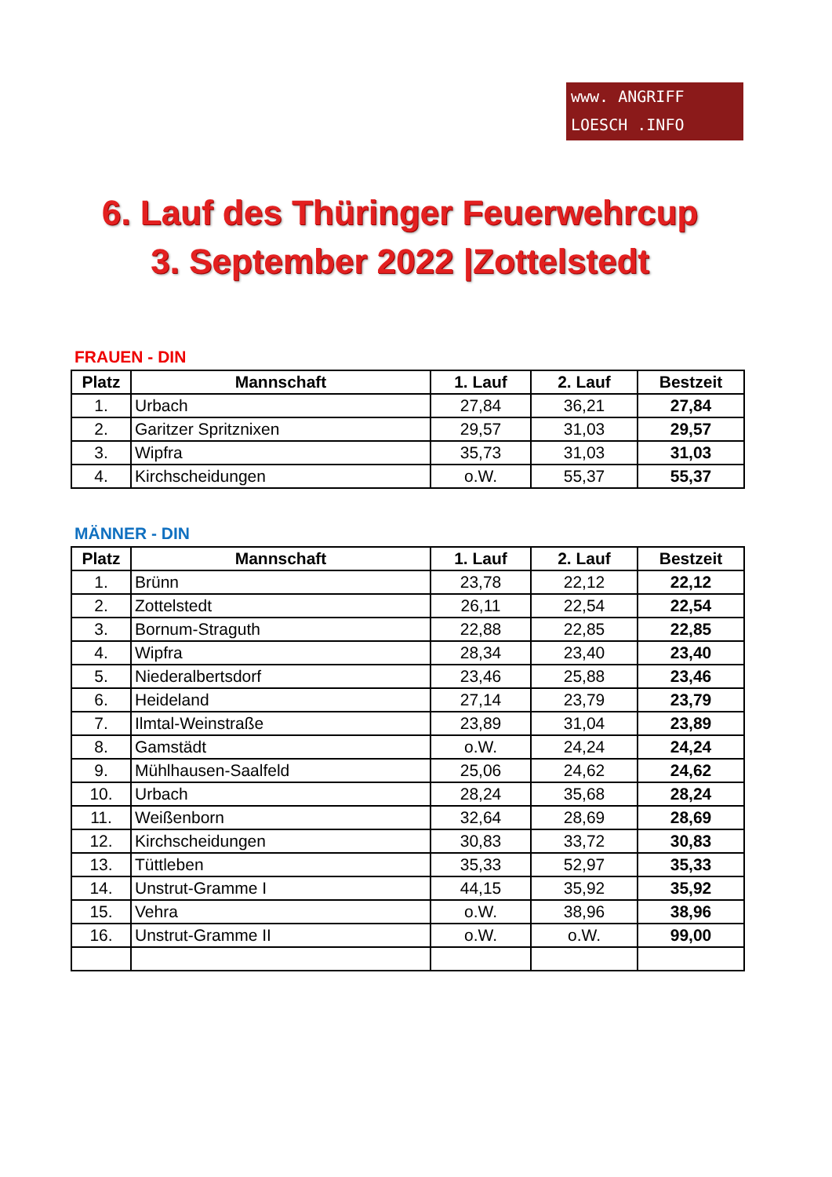www. ANGRIFF
LOESCH .INFO
6. Lauf des Thüringer Feuerwehrcup
3. September 2022 |Zottelstedt
FRAUEN - DIN
| Platz | Mannschaft | 1. Lauf | 2. Lauf | Bestzeit |
| --- | --- | --- | --- | --- |
| 1. | Urbach | 27,84 | 36,21 | 27,84 |
| 2. | Garitzer Spritznixen | 29,57 | 31,03 | 29,57 |
| 3. | Wipfra | 35,73 | 31,03 | 31,03 |
| 4. | Kirchscheidungen | o.W. | 55,37 | 55,37 |
MÄNNER - DIN
| Platz | Mannschaft | 1. Lauf | 2. Lauf | Bestzeit |
| --- | --- | --- | --- | --- |
| 1. | Brünn | 23,78 | 22,12 | 22,12 |
| 2. | Zottelstedt | 26,11 | 22,54 | 22,54 |
| 3. | Bornum-Straguth | 22,88 | 22,85 | 22,85 |
| 4. | Wipfra | 28,34 | 23,40 | 23,40 |
| 5. | Niederalbertsdorf | 23,46 | 25,88 | 23,46 |
| 6. | Heideland | 27,14 | 23,79 | 23,79 |
| 7. | Ilmtal-Weinstraße | 23,89 | 31,04 | 23,89 |
| 8. | Gamstädt | o.W. | 24,24 | 24,24 |
| 9. | Mühlhausen-Saalfeld | 25,06 | 24,62 | 24,62 |
| 10. | Urbach | 28,24 | 35,68 | 28,24 |
| 11. | Weißenborn | 32,64 | 28,69 | 28,69 |
| 12. | Kirchscheidungen | 30,83 | 33,72 | 30,83 |
| 13. | Tüttleben | 35,33 | 52,97 | 35,33 |
| 14. | Unstrut-Gramme I | 44,15 | 35,92 | 35,92 |
| 15. | Vehra | o.W. | 38,96 | 38,96 |
| 16. | Unstrut-Gramme II | o.W. | o.W. | 99,00 |